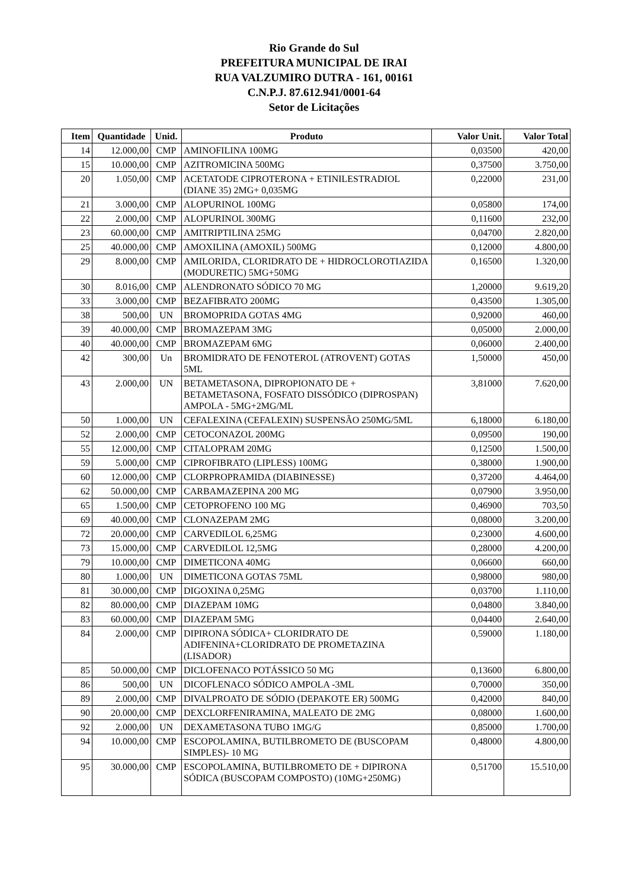Rio Grande do Sul
PREFEITURA MUNICIPAL DE IRAI
RUA VALZUMIRO DUTRA - 161, 00161
C.N.P.J. 87.612.941/0001-64
Setor de Licitações
| Item | Quantidade | Unid. | Produto | Valor Unit. | Valor Total |
| --- | --- | --- | --- | --- | --- |
| 14 | 12.000,00 | CMP | AMINOFILINA 100MG | 0,03500 | 420,00 |
| 15 | 10.000,00 | CMP | AZITROMICINA 500MG | 0,37500 | 3.750,00 |
| 20 | 1.050,00 | CMP | ACETATODE CIPROTERONA + ETINILESTRADIOL (DIANE 35) 2MG+ 0,035MG | 0,22000 | 231,00 |
| 21 | 3.000,00 | CMP | ALOPURINOL 100MG | 0,05800 | 174,00 |
| 22 | 2.000,00 | CMP | ALOPURINOL 300MG | 0,11600 | 232,00 |
| 23 | 60.000,00 | CMP | AMITRIPTILINA 25MG | 0,04700 | 2.820,00 |
| 25 | 40.000,00 | CMP | AMOXILINA (AMOXIL) 500MG | 0,12000 | 4.800,00 |
| 29 | 8.000,00 | CMP | AMILORIDA, CLORIDRATO DE + HIDROCLOROTIAZIDA (MODURETIC) 5MG+50MG | 0,16500 | 1.320,00 |
| 30 | 8.016,00 | CMP | ALENDRONATO SÓDICO 70 MG | 1,20000 | 9.619,20 |
| 33 | 3.000,00 | CMP | BEZAFIBRATO 200MG | 0,43500 | 1.305,00 |
| 38 | 500,00 | UN | BROMOPRIDA GOTAS 4MG | 0,92000 | 460,00 |
| 39 | 40.000,00 | CMP | BROMAZEPAM 3MG | 0,05000 | 2.000,00 |
| 40 | 40.000,00 | CMP | BROMAZEPAM 6MG | 0,06000 | 2.400,00 |
| 42 | 300,00 | Un | BROMIDRATO DE FENOTEROL (ATROVENT) GOTAS 5ML | 1,50000 | 450,00 |
| 43 | 2.000,00 | UN | BETAMETASONA, DIPROPIONATO DE + BETAMETASONA, FOSFATO DISSÓDICO (DIPROSPAN) AMPOLA - 5MG+2MG/ML | 3,81000 | 7.620,00 |
| 50 | 1.000,00 | UN | CEFALEXINA (CEFALEXIN) SUSPENSÃO 250MG/5ML | 6,18000 | 6.180,00 |
| 52 | 2.000,00 | CMP | CETOCONAZOL 200MG | 0,09500 | 190,00 |
| 55 | 12.000,00 | CMP | CITALOPRAM 20MG | 0,12500 | 1.500,00 |
| 59 | 5.000,00 | CMP | CIPROFIBRATO (LIPLESS) 100MG | 0,38000 | 1.900,00 |
| 60 | 12.000,00 | CMP | CLORPROPRAMIDA (DIABINESSE) | 0,37200 | 4.464,00 |
| 62 | 50.000,00 | CMP | CARBAMAZEPINA 200 MG | 0,07900 | 3.950,00 |
| 65 | 1.500,00 | CMP | CETOPROFENO 100 MG | 0,46900 | 703,50 |
| 69 | 40.000,00 | CMP | CLONAZEPAM 2MG | 0,08000 | 3.200,00 |
| 72 | 20.000,00 | CMP | CARVEDILOL 6,25MG | 0,23000 | 4.600,00 |
| 73 | 15.000,00 | CMP | CARVEDILOL 12,5MG | 0,28000 | 4.200,00 |
| 79 | 10.000,00 | CMP | DIMETICONA 40MG | 0,06600 | 660,00 |
| 80 | 1.000,00 | UN | DIMETICONA GOTAS 75ML | 0,98000 | 980,00 |
| 81 | 30.000,00 | CMP | DIGOXINA 0,25MG | 0,03700 | 1.110,00 |
| 82 | 80.000,00 | CMP | DIAZEPAM 10MG | 0,04800 | 3.840,00 |
| 83 | 60.000,00 | CMP | DIAZEPAM 5MG | 0,04400 | 2.640,00 |
| 84 | 2.000,00 | CMP | DIPIRONA SÓDICA+ CLORIDRATO DE ADIFENINA+CLORIDRATO DE PROMETAZINA (LISADOR) | 0,59000 | 1.180,00 |
| 85 | 50.000,00 | CMP | DICLOFENACO POTÁSSICO 50 MG | 0,13600 | 6.800,00 |
| 86 | 500,00 | UN | DICOFLENACO SÓDICO AMPOLA -3ML | 0,70000 | 350,00 |
| 89 | 2.000,00 | CMP | DIVALPROATO DE SÓDIO (DEPAKOTE ER) 500MG | 0,42000 | 840,00 |
| 90 | 20.000,00 | CMP | DEXCLORFENIRAMINA, MALEATO DE 2MG | 0,08000 | 1.600,00 |
| 92 | 2.000,00 | UN | DEXAMETASONA TUBO 1MG/G | 0,85000 | 1.700,00 |
| 94 | 10.000,00 | CMP | ESCOPOLAMINA, BUTILBROMETO DE (BUSCOPAM SIMPLES)- 10 MG | 0,48000 | 4.800,00 |
| 95 | 30.000,00 | CMP | ESCOPOLAMINA, BUTILBROMETO DE + DIPIRONA SÓDICA (BUSCOPAM COMPOSTO) (10MG+250MG) | 0,51700 | 15.510,00 |